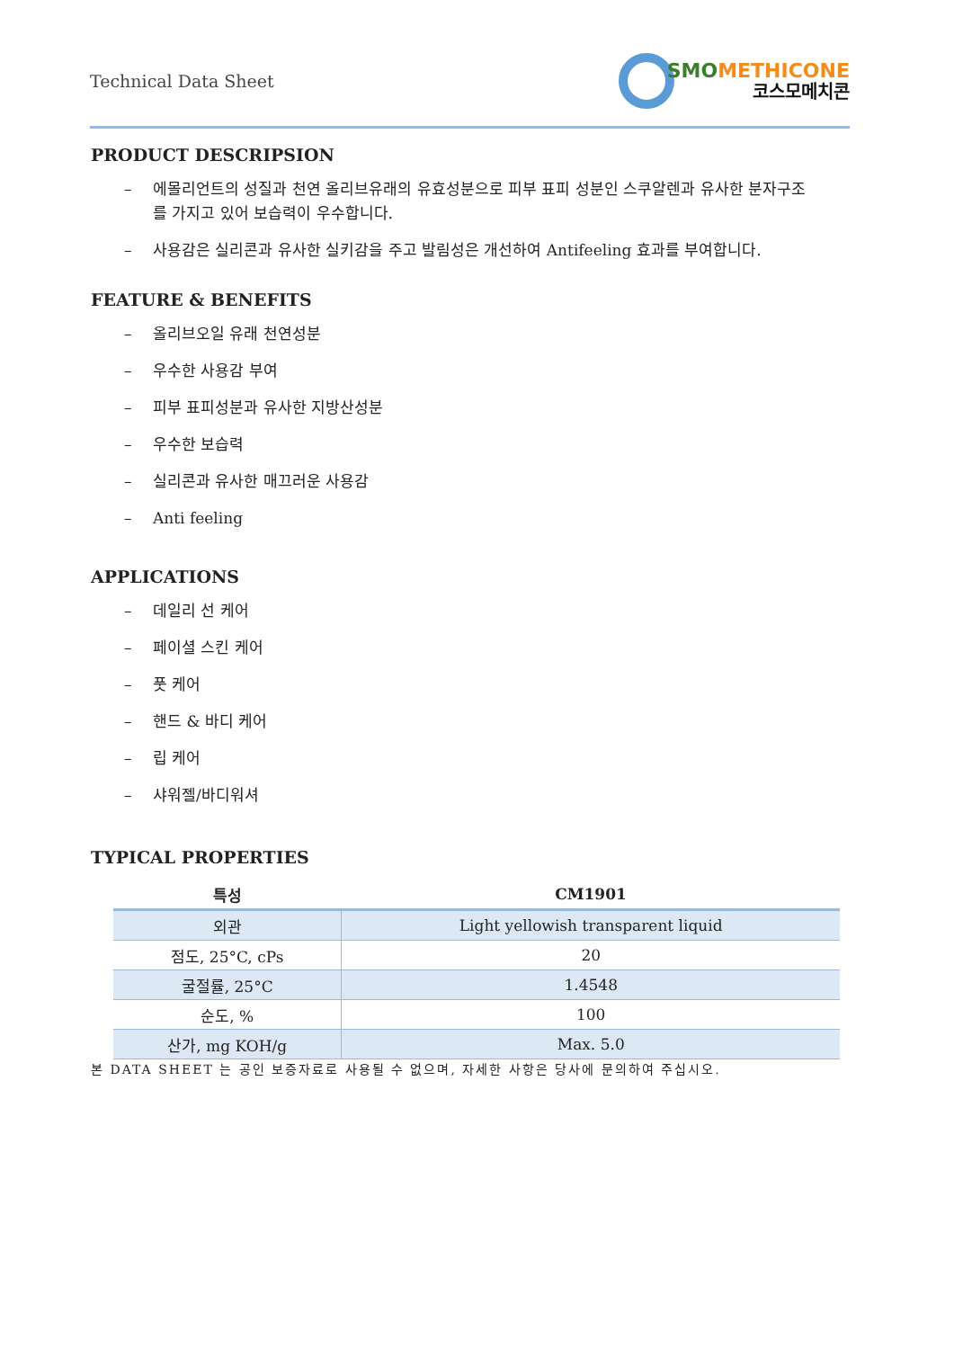Technical Data Sheet
SMOMETHICONE
코스모메치콘
PRODUCT DESCRIPSION
– 에몰리언트의 성질과 천연 올리브유래의 유효성분으로 피부 표피 성분인 스쿠알렌과 유사한 분자구조를 가지고 있어 보습력이 우수합니다.
– 사용감은 실리콘과 유사한 실키감을 주고 발림성은 개선하여 Antifeeling 효과를 부여합니다.
FEATURE & BENEFITS
– 올리브오일 유래 천연성분
– 우수한 사용감 부여
– 피부 표피성분과 유사한 지방산성분
– 우수한 보습력
– 실리콘과 유사한 매끄러운 사용감
– Anti feeling
APPLICATIONS
– 데일리 선 케어
– 페이셜 스킨 케어
– 풋 케어
– 핸드 & 바디 케어
– 립 케어
– 샤워젤/바디워셔
TYPICAL PROPERTIES
| 특성 | CM1901 |
| --- | --- |
| 외관 | Light yellowish transparent liquid |
| 점도, 25°C, cPs | 20 |
| 굴절률, 25°C | 1.4548 |
| 순도, % | 100 |
| 산가, mg KOH/g | Max. 5.0 |
본 DATA SHEET 는 공인 보증자료로 사용될 수 없으며, 자세한 사항은 당사에 문의하여 주십시오.